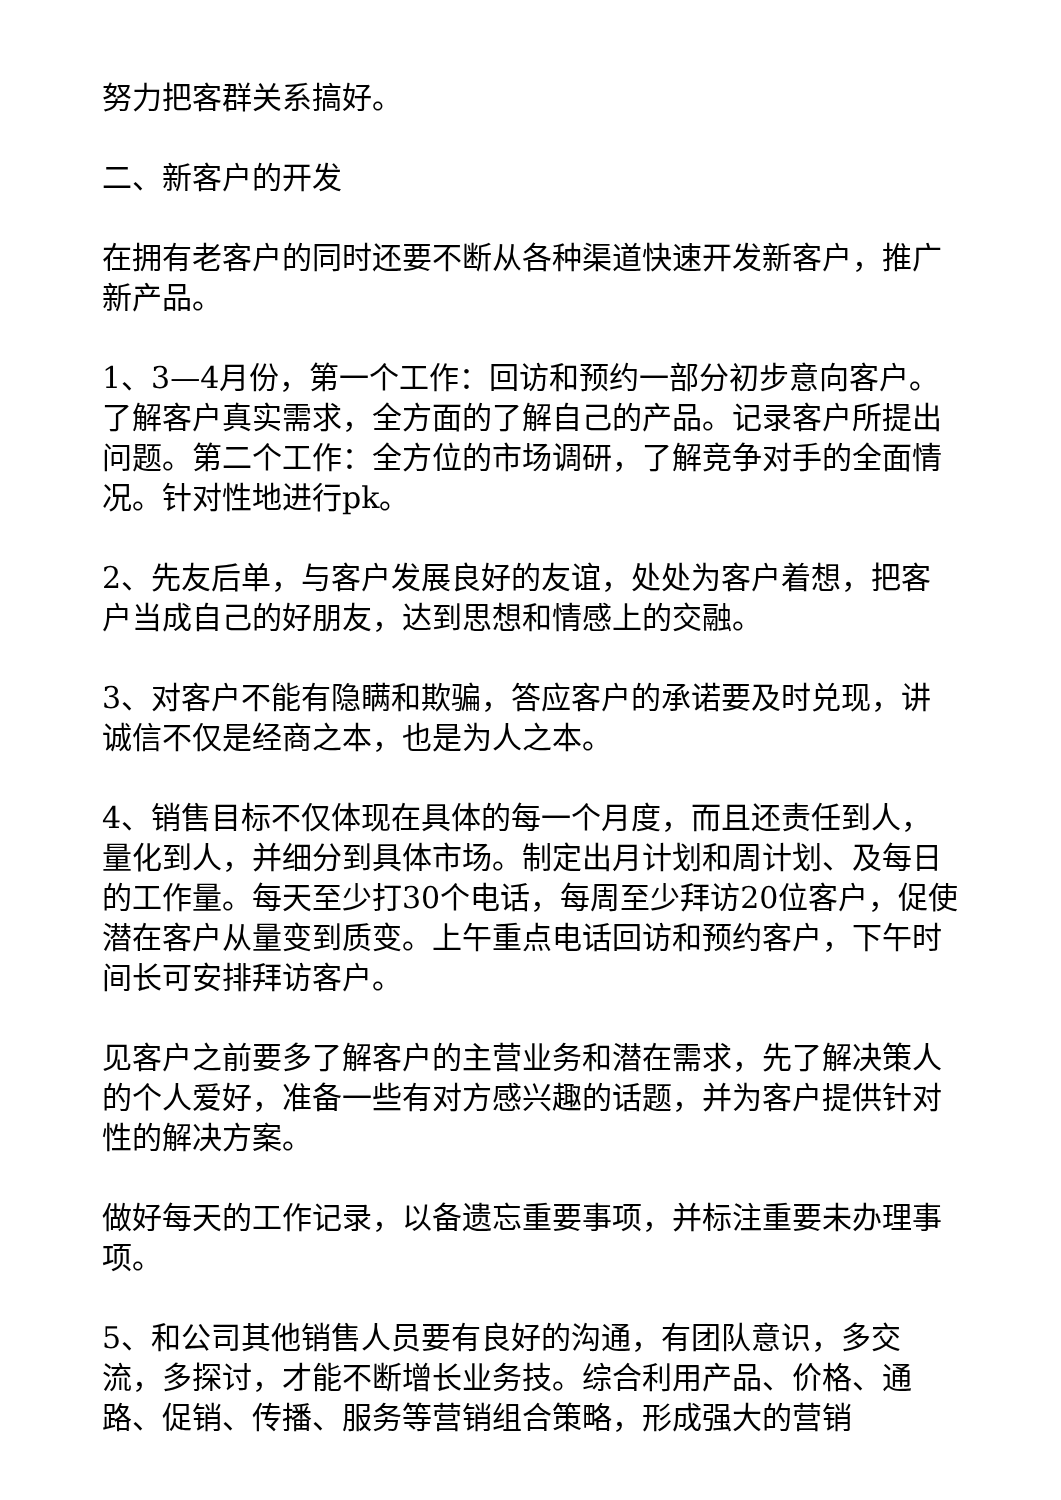努力把客群关系搞好。
二、新客户的开发
在拥有老客户的同时还要不断从各种渠道快速开发新客户，推广新产品。
1、3—4月份，第一个工作：回访和预约一部分初步意向客户。了解客户真实需求，全方面的了解自己的产品。记录客户所提出问题。第二个工作：全方位的市场调研，了解竞争对手的全面情况。针对性地进行pk。
2、先友后单，与客户发展良好的友谊，处处为客户着想，把客户当成自己的好朋友，达到思想和情感上的交融。
3、对客户不能有隐瞒和欺骗，答应客户的承诺要及时兑现，讲诚信不仅是经商之本，也是为人之本。
4、销售目标不仅体现在具体的每一个月度，而且还责任到人，量化到人，并细分到具体市场。制定出月计划和周计划、及每日的工作量。每天至少打30个电话，每周至少拜访20位客户，促使潜在客户从量变到质变。上午重点电话回访和预约客户，下午时间长可安排拜访客户。
见客户之前要多了解客户的主营业务和潜在需求，先了解决策人的个人爱好，准备一些有对方感兴趣的话题，并为客户提供针对性的解决方案。
做好每天的工作记录，以备遗忘重要事项，并标注重要未办理事项。
5、和公司其他销售人员要有良好的沟通，有团队意识，多交流，多探讨，才能不断增长业务技。综合利用产品、价格、通路、促销、传播、服务等营销组合策略，形成强大的营销